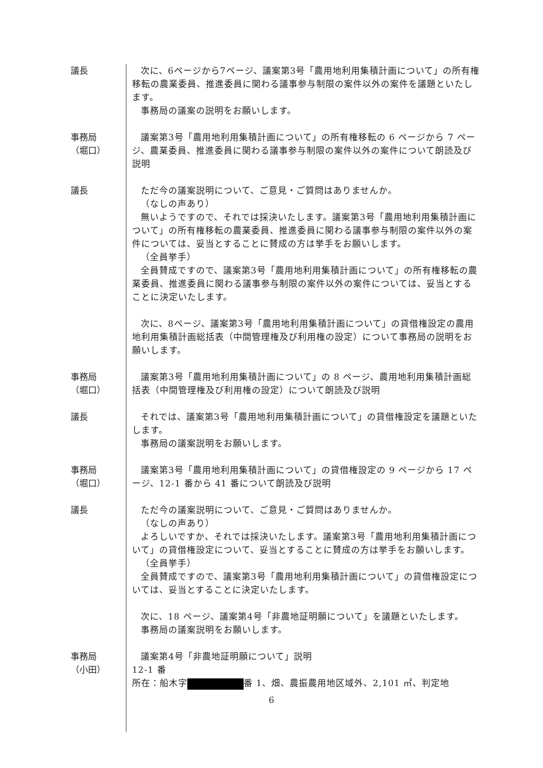議長 次に、6ページから7ページ、議案第3号「農用地利用集積計画について」の所有権移転の農業委員、推進委員に関わる議事参与制限の案件以外の案件を議題といたします。
事務局の議案の説明をお願いします。
事務局
（堀口）
議案第3号「農用地利用集積計画について」の所有権移転の 6 ページから 7 ページ、農業委員、推進委員に関わる議事参与制限の案件以外の案件について朗読及び説明
議長 ただ今の議案説明について、ご意見・ご質問はありませんか。
（なしの声あり）
無いようですので、それでは採決いたします。議案第3号「農用地利用集積計画について」の所有権移転の農業委員、推進委員に関わる議事参与制限の案件以外の案件については、妥当とすることに賛成の方は挙手をお願いします。
（全員挙手）
全員賛成ですので、議案第3号「農用地利用集積計画について」の所有権移転の農業委員、推進委員に関わる議事参与制限の案件以外の案件については、妥当とすることに決定いたします。
次に、8ページ、議案第3号「農用地利用集積計画について」の貸借権設定の農用地利用集積計画総括表（中間管理権及び利用権の設定）について事務局の説明をお願いします。
事務局
（堀口）
議案第3号「農用地利用集積計画について」の 8 ページ、農用地利用集積計画総括表（中間管理権及び利用権の設定）について朗読及び説明
議長 それでは、議案第3号「農用地利用集積計画について」の貸借権設定を議題といたします。
事務局の議案説明をお願いします。
事務局
（堀口）
議案第3号「農用地利用集積計画について」の貸借権設定の 9 ページから 17 ページ、12-1 番から 41 番について朗読及び説明
議長 ただ今の議案説明について、ご意見・ご質問はありませんか。
（なしの声あり）
よろしいですか、それでは採決いたします。議案第3号「農用地利用集積計画について」の貸借権設定について、妥当とすることに賛成の方は挙手をお願いします。
（全員挙手）
全員賛成ですので、議案第3号「農用地利用集積計画について」の貸借権設定については、妥当とすることに決定いたします。
次に、18 ページ、議案第4号「非農地証明願について」を議題といたします。
事務局の議案説明をお願いします。
事務局
（小田）
議案第4号「非農地証明願について」説明
12-1 番
所在：船木字 番 1、畑、農振農用地区域外、2,101 ㎡、判定地
6